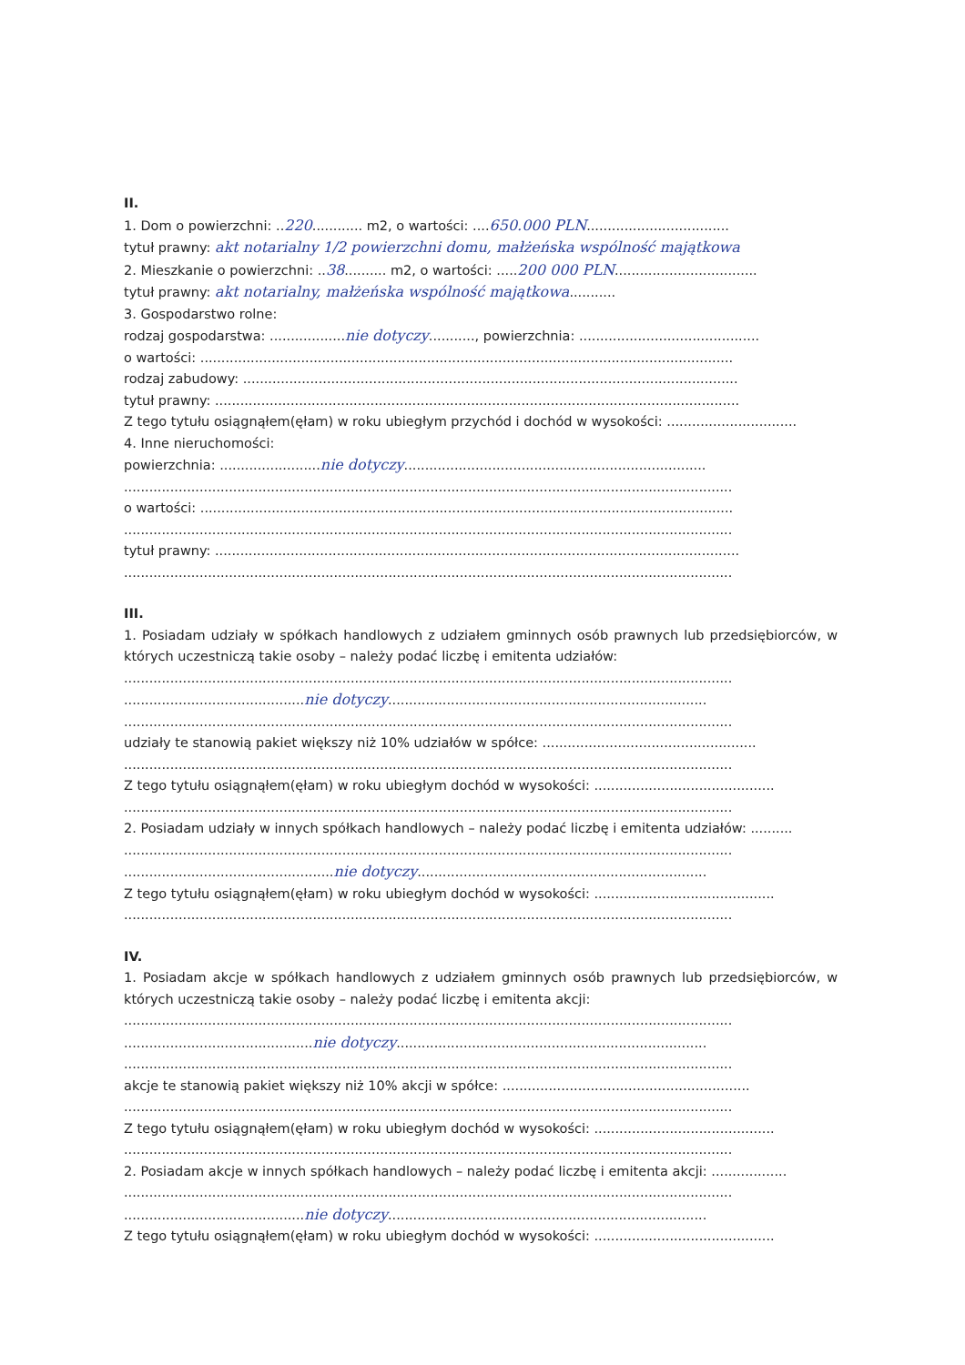II.
1. Dom o powierzchni: ..220............ m2, o wartości: ....650.000 PLN..................................
tytuł prawny: akt notarialny 1/2 powierzchni domu, małżeńska wspólność majątkowa
2. Mieszkanie o powierzchni: ..38.......... m2, o wartości: .....200 000 PLN..................................
tytuł prawny: akt notarialny, małżeńska wspólność majątkowa...........
3. Gospodarstwo rolne:
rodzaj gospodarstwa: ..................nie dotyczy..........., powierzchnia: ...........................................
o wartości: ...............................................................................................................................
rodzaj zabudowy: ......................................................................................................................
tytuł prawny: .............................................................................................................................
Z tego tytułu osiągnąłem(ęłam) w roku ubiegłym przychód i dochód w wysokości: ...............................
4. Inne nieruchomości:
powierzchnia: ........................nie dotyczy........................................................................
.................................................................................................................................................
o wartości: ...............................................................................................................................
.................................................................................................................................................
tytuł prawny: .............................................................................................................................
.................................................................................................................................................
III.
1. Posiadam udziały w spółkach handlowych z udziałem gminnych osób prawnych lub przedsiębiorców, w których uczestniczą takie osoby – należy podać liczbę i emitenta udziałów:
.................................................................................................................................................
...........................................nie dotyczy............................................................................
.................................................................................................................................................
udziały te stanowią pakiet większy niż 10% udziałów w spółce: ...................................................
.................................................................................................................................................
Z tego tytułu osiągnąłem(ęłam) w roku ubiegłym dochód w wysokości: ...........................................
.................................................................................................................................................
2. Posiadam udziały w innych spółkach handlowych – należy podać liczbę i emitenta udziałów: ..........
.................................................................................................................................................
..................................................nie dotyczy.....................................................................
Z tego tytułu osiągnąłem(ęłam) w roku ubiegłym dochód w wysokości: ...........................................
.................................................................................................................................................
IV.
1. Posiadam akcje w spółkach handlowych z udziałem gminnych osób prawnych lub przedsiębiorców, w których uczestniczą takie osoby – należy podać liczbę i emitenta akcji:
.................................................................................................................................................
.............................................nie dotyczy..........................................................................
.................................................................................................................................................
akcje te stanowią pakiet większy niż 10% akcji w spółce: ...........................................................
.................................................................................................................................................
Z tego tytułu osiągnąłem(ęłam) w roku ubiegłym dochód w wysokości: ...........................................
.................................................................................................................................................
2. Posiadam akcje w innych spółkach handlowych – należy podać liczbę i emitenta akcji: ..................
.................................................................................................................................................
...........................................nie dotyczy............................................................................
Z tego tytułu osiągnąłem(ęłam) w roku ubiegłym dochód w wysokości: ...........................................